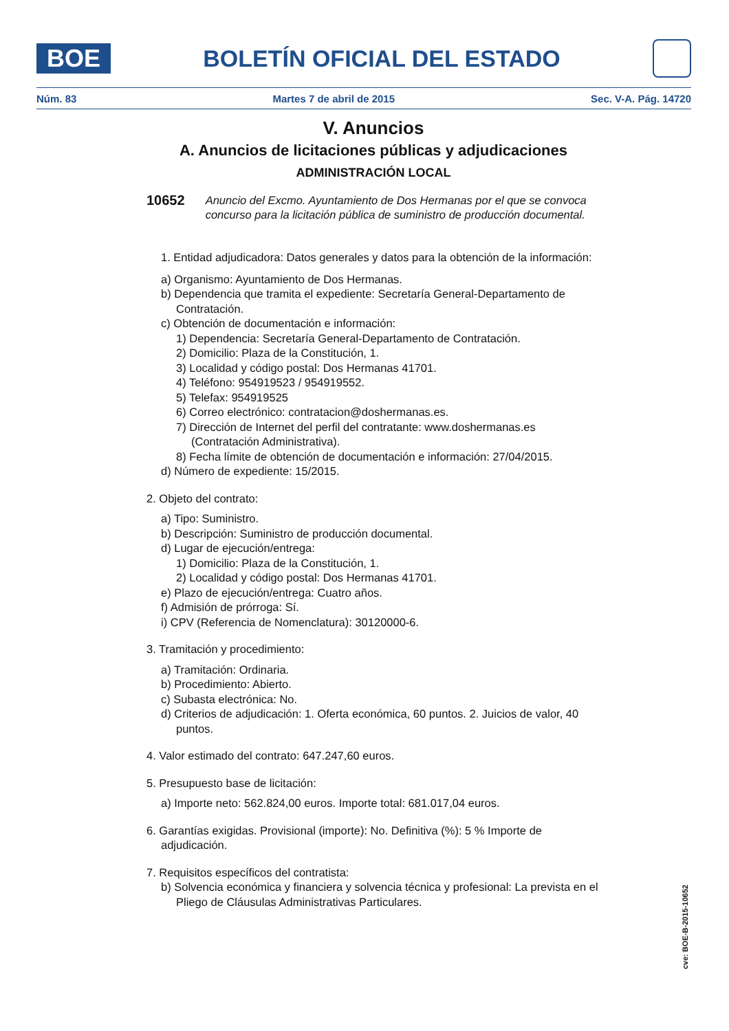BOE
BOLETÍN OFICIAL DEL ESTADO
Núm. 83 Martes 7 de abril de 2015 Sec. V-A. Pág. 14720
V. Anuncios
A. Anuncios de licitaciones públicas y adjudicaciones
ADMINISTRACIÓN LOCAL
10652 Anuncio del Excmo. Ayuntamiento de Dos Hermanas por el que se convoca concurso para la licitación pública de suministro de producción documental.
1. Entidad adjudicadora: Datos generales y datos para la obtención de la información:
a) Organismo: Ayuntamiento de Dos Hermanas.
b) Dependencia que tramita el expediente: Secretaría General-Departamento de Contratación.
c) Obtención de documentación e información:
1) Dependencia: Secretaría General-Departamento de Contratación.
2) Domicilio: Plaza de la Constitución, 1.
3) Localidad y código postal: Dos Hermanas 41701.
4) Teléfono: 954919523 / 954919552.
5) Telefax: 954919525
6) Correo electrónico: contratacion@doshermanas.es.
7) Dirección de Internet del perfil del contratante: www.doshermanas.es (Contratación Administrativa).
8) Fecha límite de obtención de documentación e información: 27/04/2015.
d) Número de expediente: 15/2015.
2. Objeto del contrato:
a) Tipo: Suministro.
b) Descripción: Suministro de producción documental.
d) Lugar de ejecución/entrega:
1) Domicilio: Plaza de la Constitución, 1.
2) Localidad y código postal: Dos Hermanas 41701.
e) Plazo de ejecución/entrega: Cuatro años.
f) Admisión de prórroga: Sí.
i) CPV (Referencia de Nomenclatura): 30120000-6.
3. Tramitación y procedimiento:
a) Tramitación: Ordinaria.
b) Procedimiento: Abierto.
c) Subasta electrónica: No.
d) Criterios de adjudicación: 1. Oferta económica, 60 puntos. 2. Juicios de valor, 40 puntos.
4. Valor estimado del contrato: 647.247,60 euros.
5. Presupuesto base de licitación:
a) Importe neto: 562.824,00 euros. Importe total: 681.017,04 euros.
6. Garantías exigidas. Provisional (importe): No. Definitiva (%): 5 % Importe de adjudicación.
7. Requisitos específicos del contratista:
b) Solvencia económica y financiera y solvencia técnica y profesional: La prevista en el Pliego de Cláusulas Administrativas Particulares.
cve: BOE-B-2015-10652